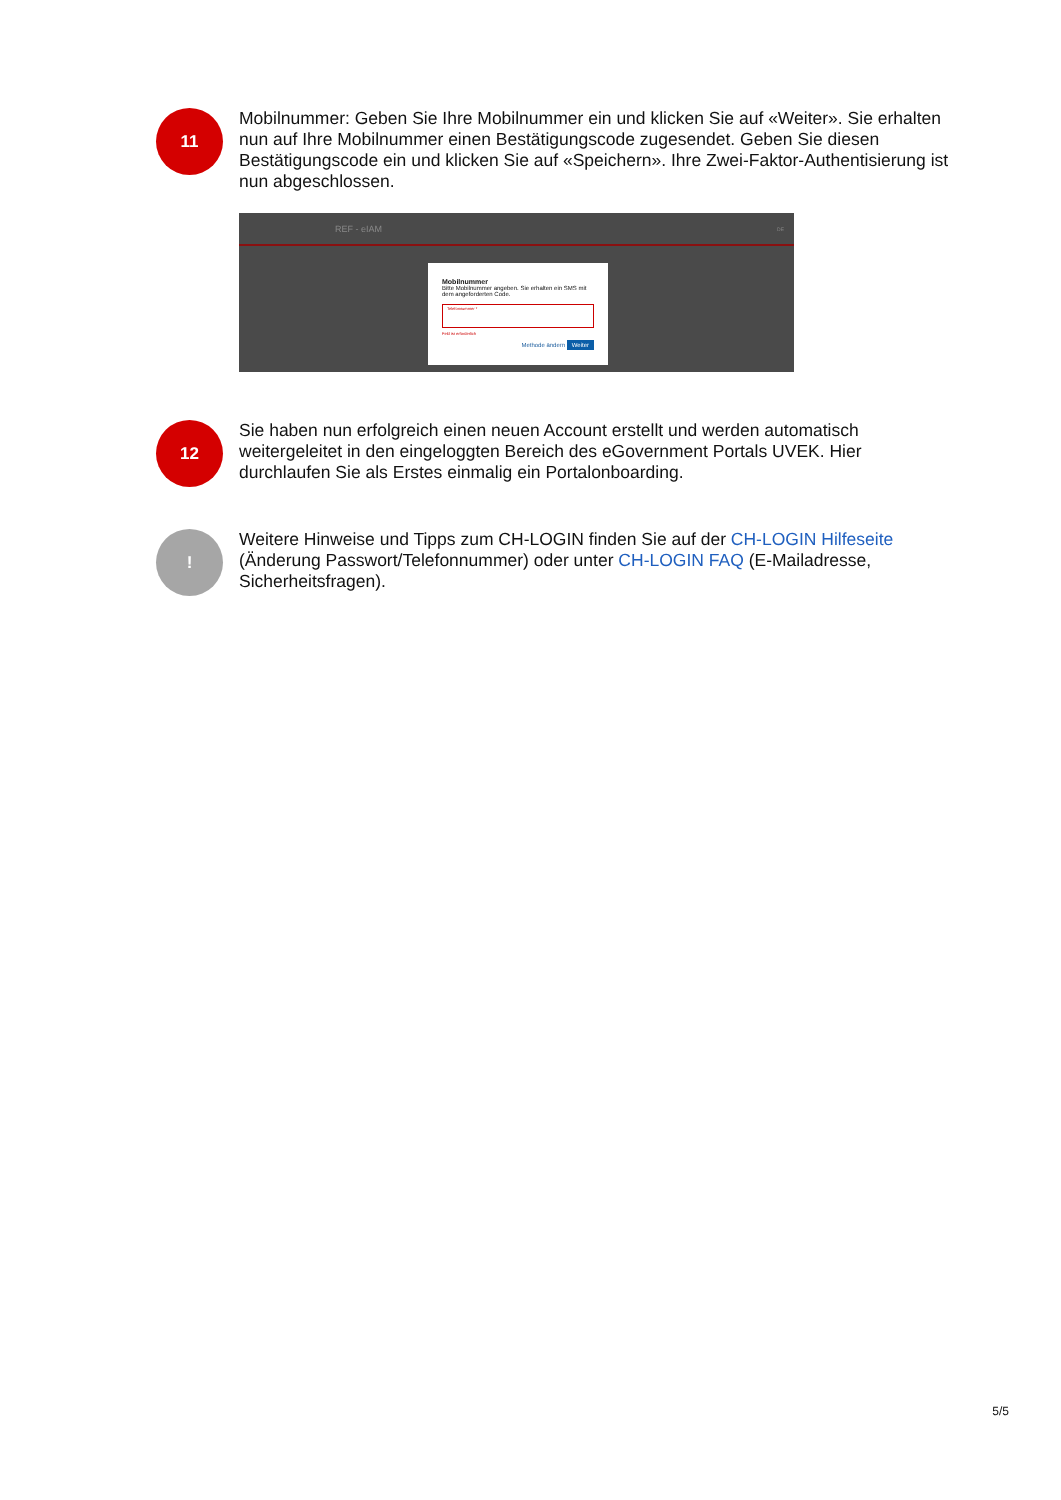11
Mobilnummer: Geben Sie Ihre Mobilnummer ein und klicken Sie auf «Weiter». Sie erhalten nun auf Ihre Mobilnummer einen Bestätigungscode zugesendet. Geben Sie diesen Bestätigungscode ein und klicken Sie auf «Speichern». Ihre Zwei-Faktor-Authentisierung ist nun abgeschlossen.
REF - eIAM DE
Mobilnummer
Bitte Mobilnummer angeben. Sie erhalten ein SMS mit dem angeforderten Code.
Telefonnummer *
Feld ist erforderlich
Methode ändern Weiter
12
Sie haben nun erfolgreich einen neuen Account erstellt und werden automatisch weitergeleitet in den eingeloggten Bereich des eGovernment Portals UVEK. Hier durchlaufen Sie als Erstes einmalig ein Portalonboarding.
!
Weitere Hinweise und Tipps zum CH-LOGIN finden Sie auf der CH-LOGIN Hilfeseite (Änderung Passwort/Telefonnummer) oder unter CH-LOGIN FAQ (E-Mailadresse, Sicherheitsfragen).
5/5